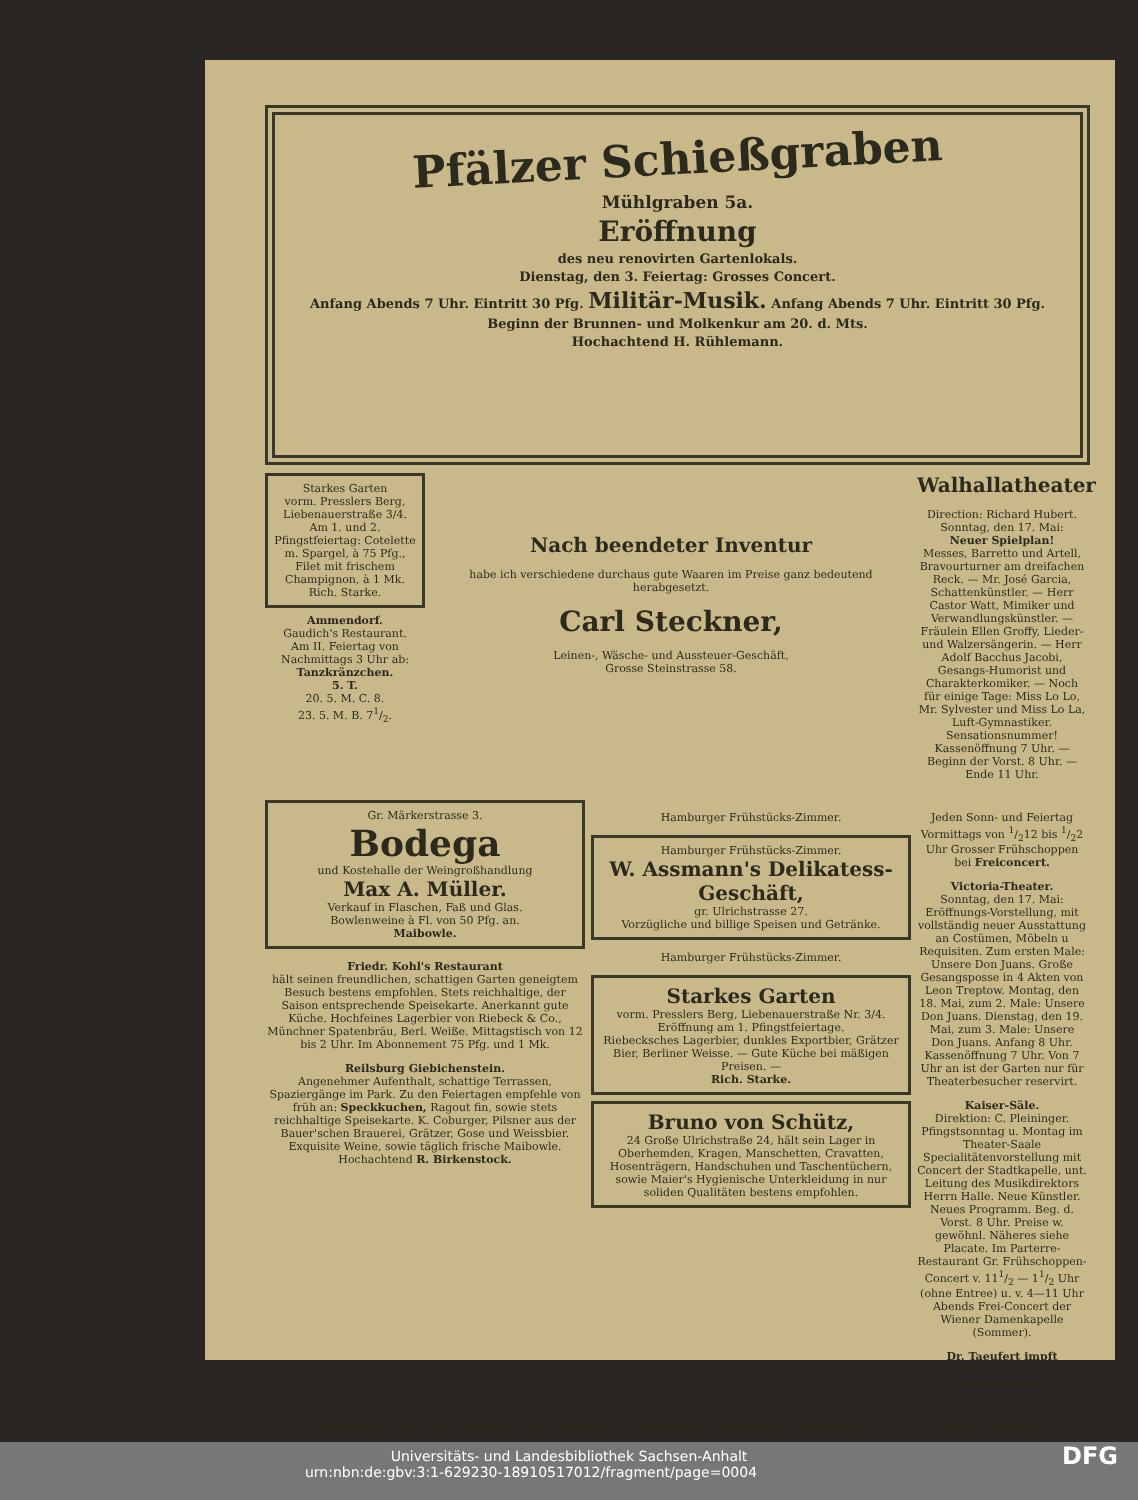Pfälzer Schießgraben
Mühlgraben 5a.
Eröffnung
des neu renovirten Gartenlokals.
Dienstag, den 3. Feiertag: Grosses Concert.
Anfang Abends 7 Uhr. Eintritt 30 Pfg. Militär-Musik. Anfang Abends 7 Uhr. Eintritt 30 Pfg.
Beginn der Brunnen- und Molkenkur am 20. d. Mts.
Hochachtend H. Rühlemann.
Starkes Garten
vorm. Presslers Berg, Liebenauerstraße 3/4.
Am 1. und 2. Pfingstfeiertag: Cotelette m. Spargel, à 75 Pfg., Filet mit frischem Champignon, à 1 Mk.
Rich. Starke.
Ammendorf.
Gaudich's Restaurant.
Am II. Feiertag von Nachmittags 3 Uhr ab:
Tanzkränzchen.
5. T.
20. 5. M. C. 8.
23. 5. M. B. 71/2.
Nach beendeter Inventur
habe ich verschiedene durchaus gute Waaren im Preise ganz bedeutend herabgesetzt.
Carl Steckner,
Leinen-, Wäsche- und Aussteuer-Geschäft,
Grosse Steinstrasse 58.
Walhallatheater
Direction: Richard Hubert. Sonntag, den 17. Mai:
Neuer Spielplan!
Messes, Barretto und Artell, Bravourturner am dreifachen Reck. — Mr. José Garcia, Schattenkünstler. — Herr Castor Watt, Mimiker und Verwandlungskünstler. — Fräulein Ellen Groffy, Lieder- und Walzersängerin. — Herr Adolf Bacchus Jacobi, Gesangs-Humorist und Charakterkomiker. — Noch für einige Tage: Miss Lo Lo, Mr. Sylvester und Miss Lo La, Luft-Gymnastiker. Sensationsnummer! Kassenöffnung 7 Uhr. — Beginn der Vorst. 8 Uhr. — Ende 11 Uhr.
Gr. Märkerstrasse 3.
Bodega
und Kostehalle der Weingroßhandlung
Max A. Müller.
Verkauf in Flaschen, Faß und Glas.
Bowlenweine à Fl. von 50 Pfg. an.
Maibowle.
Friedr. Kohl's Restaurant
hält seinen freundlichen, schattigen Garten geneigtem Besuch bestens empfohlen. Stets reichhaltige, der Saison entsprechende Speisekarte. Anerkannt gute Küche. Hochfeines Lagerbier von Riebeck & Co., Münchner Spatenbräu, Berl. Weiße. Mittagstisch von 12 bis 2 Uhr. Im Abonnement 75 Pfg. und 1 Mk.
Reilsburg Giebichenstein.
Angenehmer Aufenthalt, schattige Terrassen, Spaziergänge im Park. Zu den Feiertagen empfehle von früh an: Speckkuchen, Ragout fin, sowie stets reichhaltige Speisekarte. K. Coburger, Pilsner aus der Bauer'schen Brauerei, Grätzer, Gose und Weissbier. Exquisite Weine, sowie täglich frische Maibowle. Hochachtend R. Birkenstock.
Hamburger Frühstücks-Zimmer.
Hamburger Frühstücks-Zimmer.
W. Assmann's Delikatess-Geschäft,
gr. Ulrichstrasse 27.
Vorzügliche und billige Speisen und Getränke.
Hamburger Frühstücks-Zimmer.
Starkes Garten
vorm. Presslers Berg, Liebenauerstraße Nr. 3/4.
Eröffnung am 1. Pfingstfeiertage.
Riebecksches Lagerbier, dunkles Exportbier, Grätzer Bier, Berliner Weisse. — Gute Küche bei mäßigen Preisen. —
Rich. Starke.
Bruno von Schütz,
24 Große Ulrichstraße 24, hält sein Lager in Oberhemden, Kragen, Manschetten, Cravatten, Hosenträgern, Handschuhen und Taschentüchern, sowie Maier's Hygienische Unterkleidung in nur soliden Qualitäten bestens empfohlen.
Jeden Sonn- und Feiertag Vormittags von 1/212 bis 1/22 Uhr Grosser Frühschoppen bei Freiconcert.
Victoria-Theater.
Sonntag, den 17. Mai: Eröffnungs-Vorstellung, mit vollständig neuer Ausstattung an Costümen, Möbeln u Requisiten. Zum ersten Male: Unsere Don Juans. Große Gesangsposse in 4 Akten von Leon Treptow. Montag, den 18. Mai, zum 2. Male: Unsere Don Juans. Dienstag, den 19. Mai, zum 3. Male: Unsere Don Juans. Anfang 8 Uhr. Kassenöffnung 7 Uhr. Von 7 Uhr an ist der Garten nur für Theaterbesucher reservirt.
Kaiser-Säle.
Direktion: C. Pleininger. Pfingstsonntag u. Montag im Theater-Saale Specialitätenvorstellung mit Concert der Stadtkapelle, unt. Leitung des Musikdirektors Herrn Halle. Neue Künstler. Neues Programm. Beg. d. Vorst. 8 Uhr. Preise w. gewöhnl. Näheres siehe Placate. Im Parterre-Restaurant Gr. Frühschoppen-Concert v. 111/2 — 11/2 Uhr (ohne Entree) u. v. 4—11 Uhr Abends Frei-Concert der Wiener Damenkapelle (Sommer).
Dr. Taeufert impft Mittwochs 3 Uhr Schutzpocken.
Verlag und Druck von R. Kretschmann in Halle.
Expedition des Halle'schen Tageblattes: Große Ulrichstraße 19, geöffnet von 7 Uhr Morgens 7 Uhr bis Abends Hierzu 2 Beilagen.
Universitäts- und Landesbibliothek Sachsen-Anhalt
urn:nbn:de:gbv:3:1-629230-18910517012/fragment/page=0004 DFG